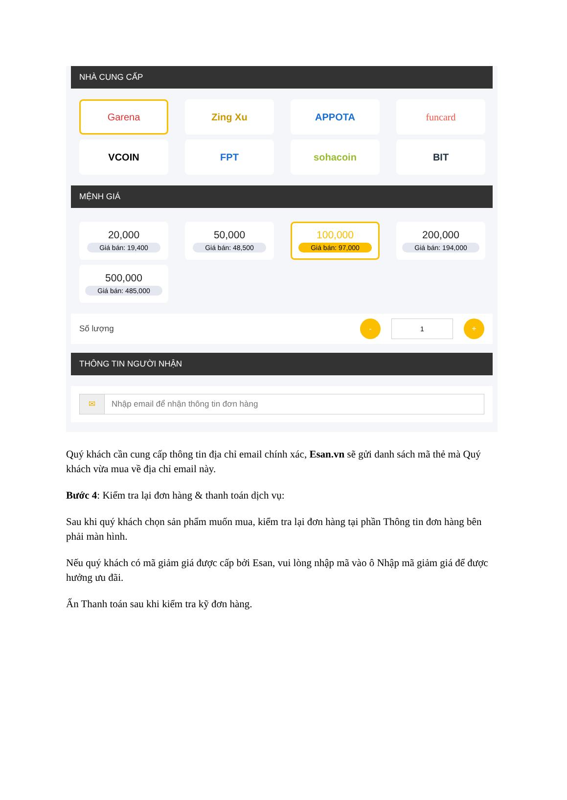NHÀ CUNG CẤP
Garena
Zing Xu
APPOTA
funcard
VCOIN
FPT
sohacoin
BIT
MỆNH GIÁ
20,000
Giá bán: 19,400
50,000
Giá bán: 48,500
100,000
Giá bán: 97,000
200,000
Giá bán: 194,000
500,000
Giá bán: 485,000
Số lượng
-
1
+
THÔNG TIN NGƯỜI NHẬN
✉ Nhập email để nhận thông tin đơn hàng
Quý khách cần cung cấp thông tin địa chỉ email chính xác, Esan.vn sẽ gửi danh sách mã thẻ mà Quý khách vừa mua về địa chỉ email này.
Bước 4: Kiểm tra lại đơn hàng & thanh toán dịch vụ:
Sau khi quý khách chọn sản phẩm muốn mua, kiểm tra lại đơn hàng tại phần Thông tin đơn hàng bên phải màn hình.
Nếu quý khách có mã giảm giá được cấp bởi Esan, vui lòng nhập mã vào ô Nhập mã giảm giá để được hưởng ưu đãi.
Ấn Thanh toán sau khi kiểm tra kỹ đơn hàng.